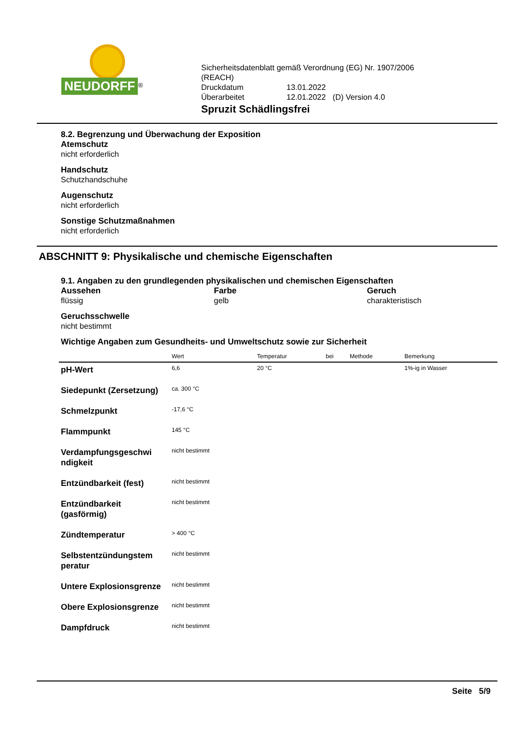NEUDORFF<sup>®</sup>
Sicherheitsdatenblatt gemäß Verordnung (EG) Nr. 1907/2006
(REACH)
| Druckdatum | 13.01.2022 | |
| Überarbeitet | 12.01.2022 | (D) Version 4.0 |
Spruzit Schädlingsfrei
8.2. Begrenzung und Überwachung der Exposition
Atemschutz
nicht erforderlich
Handschutz
Schutzhandschuhe
Augenschutz
nicht erforderlich
Sonstige Schutzmaßnahmen
nicht erforderlich
ABSCHNITT 9: Physikalische und chemische Eigenschaften
9.1. Angaben zu den grundlegenden physikalischen und chemischen Eigenschaften
Aussehen
flüssig
Farbe
gelb
Geruch
charakteristisch
Geruchsschwelle
nicht bestimmt
Wichtige Angaben zum Gesundheits- und Umweltschutz sowie zur Sicherheit
| | Wert | Temperatur | bei | Methode | Bemerkung |
| --- | --- | --- | --- | --- | --- |
| pH-Wert | 6,6 | 20 °C | | | 1%-ig in Wasser |
| Siedepunkt (Zersetzung) | ca. 300 °C | | | | |
| Schmelzpunkt | -17,6 °C | | | | |
| Flammpunkt | 145 °C | | | | |
| Verdampfungsgeschwi ndigkeit | nicht bestimmt | | | | |
| Entzündbarkeit (fest) | nicht bestimmt | | | | |
| Entzündbarkeit (gasförmig) | nicht bestimmt | | | | |
| Zündtemperatur | > 400 °C | | | | |
| Selbstentzündungstem peratur | nicht bestimmt | | | | |
| Untere Explosionsgrenze | nicht bestimmt | | | | |
| Obere Explosionsgrenze | nicht bestimmt | | | | |
| Dampfdruck | nicht bestimmt | | | | |
Seite 5/9